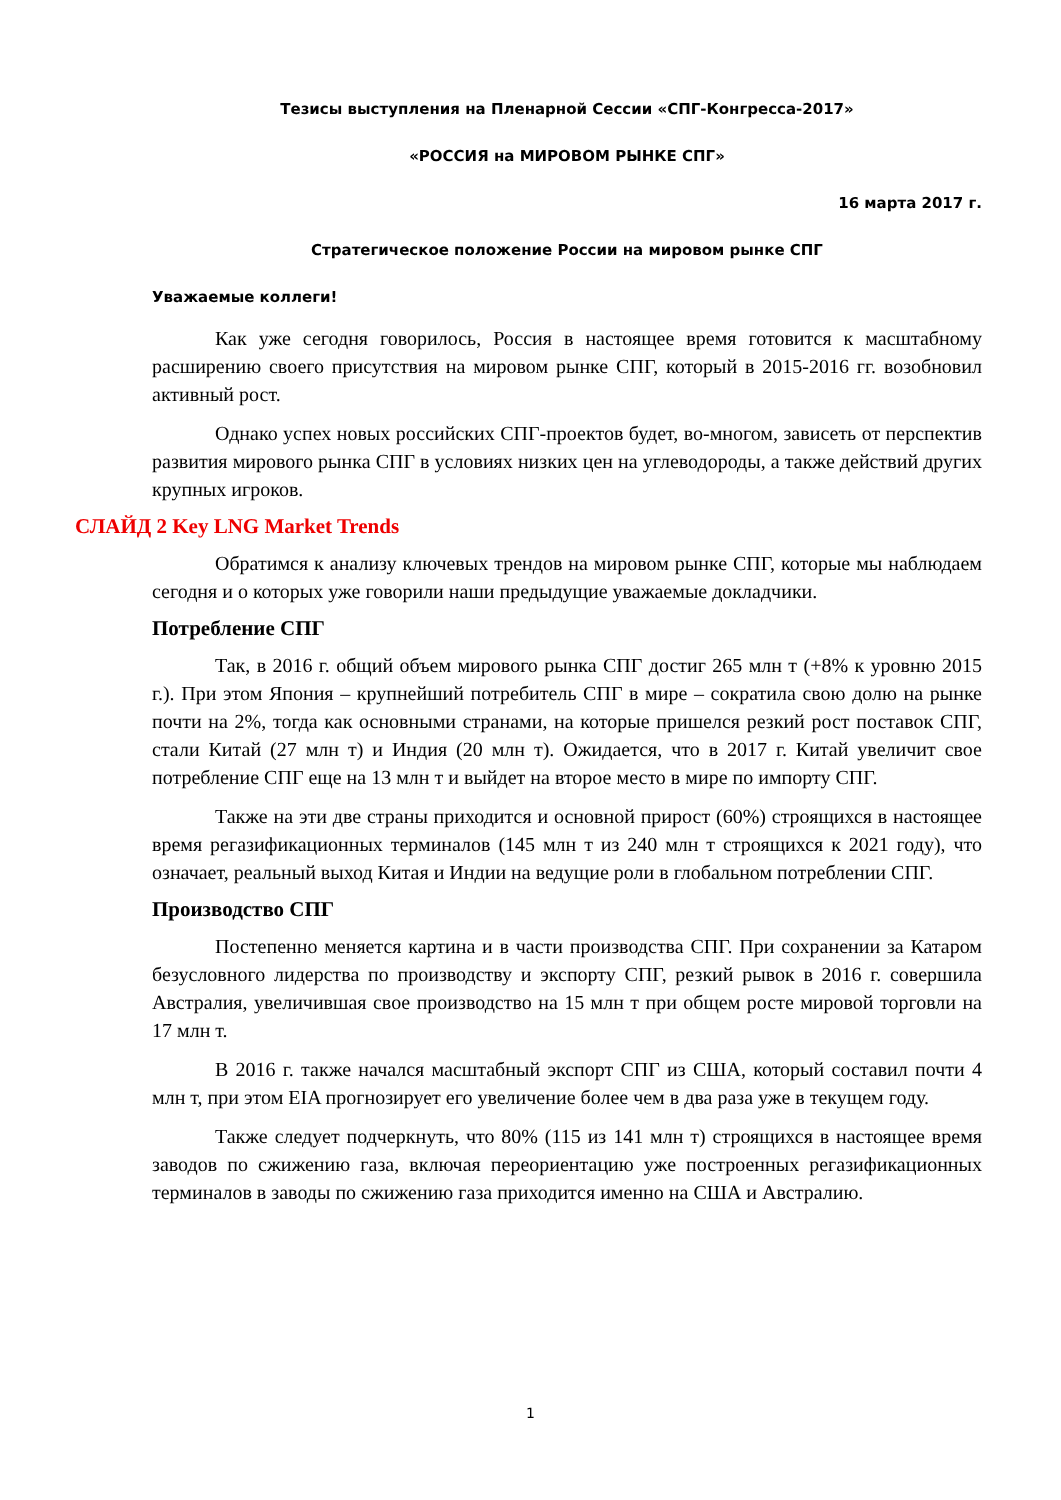Тезисы выступления на Пленарной Сессии «СПГ-Конгресса-2017»
«РОССИЯ на МИРОВОМ РЫНКЕ СПГ»
16 марта 2017 г.
Стратегическое положение России на мировом рынке СПГ
Уважаемые коллеги!
Как уже сегодня говорилось, Россия в настоящее время готовится к масштабному расширению своего присутствия на мировом рынке СПГ, который в 2015-2016 гг. возобновил активный рост.
Однако успех новых российских СПГ-проектов будет, во-многом, зависеть от перспектив развития мирового рынка СПГ в условиях низких цен на углеводороды, а также действий других крупных игроков.
СЛАЙД 2 Key LNG Market Trends
Обратимся к анализу ключевых трендов на мировом рынке СПГ, которые мы наблюдаем сегодня и о которых уже говорили наши предыдущие уважаемые докладчики.
Потребление СПГ
Так, в 2016 г. общий объем мирового рынка СПГ достиг 265 млн т (+8% к уровню 2015 г.). При этом Япония – крупнейший потребитель СПГ в мире – сократила свою долю на рынке почти на 2%, тогда как основными странами, на которые пришелся резкий рост поставок СПГ, стали Китай (27 млн т) и Индия (20 млн т). Ожидается, что в 2017 г. Китай увеличит свое потребление СПГ еще на 13 млн т и выйдет на второе место в мире по импорту СПГ.
Также на эти две страны приходится и основной прирост (60%) строящихся в настоящее время регазификационных терминалов (145 млн т из 240 млн т строящихся к 2021 году), что означает, реальный выход Китая и Индии на ведущие роли в глобальном потреблении СПГ.
Производство СПГ
Постепенно меняется картина и в части производства СПГ. При сохранении за Катаром безусловного лидерства по производству и экспорту СПГ, резкий рывок в 2016 г. совершила Австралия, увеличившая свое производство на 15 млн т при общем росте мировой торговли на 17 млн т.
В 2016 г. также начался масштабный экспорт СПГ из США, который составил почти 4 млн т, при этом EIA прогнозирует его увеличение более чем в два раза уже в текущем году.
Также следует подчеркнуть, что 80% (115 из 141 млн т) строящихся в настоящее время заводов по сжижению газа, включая переориентацию уже построенных регазификационных терминалов в заводы по сжижению газа приходится именно на США и Австралию.
1